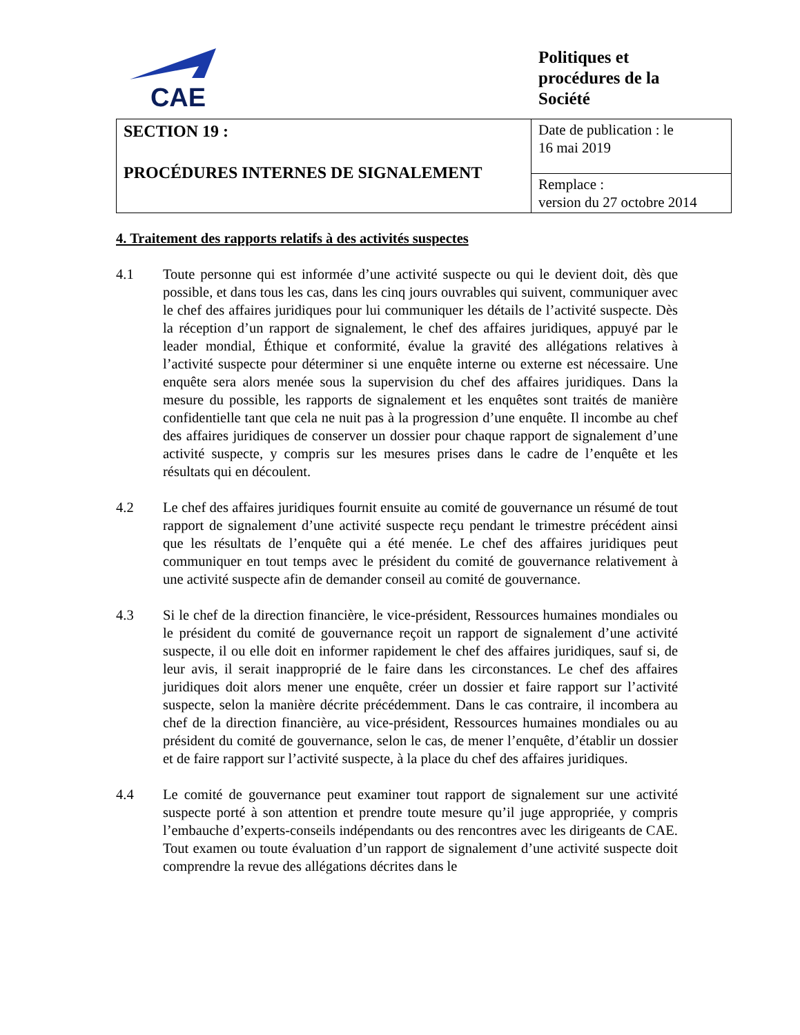CAE
Politiques et
procédures de la
Société
| SECTION 19 : PROCÉDURES INTERNES DE SIGNALEMENT | Date de publication : le 16 mai 2019 |
| | Remplace : version du 27 octobre 2014 |
4. Traitement des rapports relatifs à des activités suspectes
4.1 Toute personne qui est informée d’une activité suspecte ou qui le devient doit, dès que possible, et dans tous les cas, dans les cinq jours ouvrables qui suivent, communiquer avec le chef des affaires juridiques pour lui communiquer les détails de l’activité suspecte. Dès la réception d’un rapport de signalement, le chef des affaires juridiques, appuyé par le leader mondial, Éthique et conformité, évalue la gravité des allégations relatives à l’activité suspecte pour déterminer si une enquête interne ou externe est nécessaire. Une enquête sera alors menée sous la supervision du chef des affaires juridiques. Dans la mesure du possible, les rapports de signalement et les enquêtes sont traités de manière confidentielle tant que cela ne nuit pas à la progression d’une enquête. Il incombe au chef des affaires juridiques de conserver un dossier pour chaque rapport de signalement d’une activité suspecte, y compris sur les mesures prises dans le cadre de l’enquête et les résultats qui en découlent.
4.2 Le chef des affaires juridiques fournit ensuite au comité de gouvernance un résumé de tout rapport de signalement d’une activité suspecte reçu pendant le trimestre précédent ainsi que les résultats de l’enquête qui a été menée. Le chef des affaires juridiques peut communiquer en tout temps avec le président du comité de gouvernance relativement à une activité suspecte afin de demander conseil au comité de gouvernance.
4.3 Si le chef de la direction financière, le vice-président, Ressources humaines mondiales ou le président du comité de gouvernance reçoit un rapport de signalement d’une activité suspecte, il ou elle doit en informer rapidement le chef des affaires juridiques, sauf si, de leur avis, il serait inapproprié de le faire dans les circonstances. Le chef des affaires juridiques doit alors mener une enquête, créer un dossier et faire rapport sur l’activité suspecte, selon la manière décrite précédemment. Dans le cas contraire, il incombera au chef de la direction financière, au vice-président, Ressources humaines mondiales ou au président du comité de gouvernance, selon le cas, de mener l’enquête, d’établir un dossier et de faire rapport sur l’activité suspecte, à la place du chef des affaires juridiques.
4.4 Le comité de gouvernance peut examiner tout rapport de signalement sur une activité suspecte porté à son attention et prendre toute mesure qu’il juge appropriée, y compris l’embauche d’experts-conseils indépendants ou des rencontres avec les dirigeants de CAE. Tout examen ou toute évaluation d’un rapport de signalement d’une activité suspecte doit comprendre la revue des allégations décrites dans le